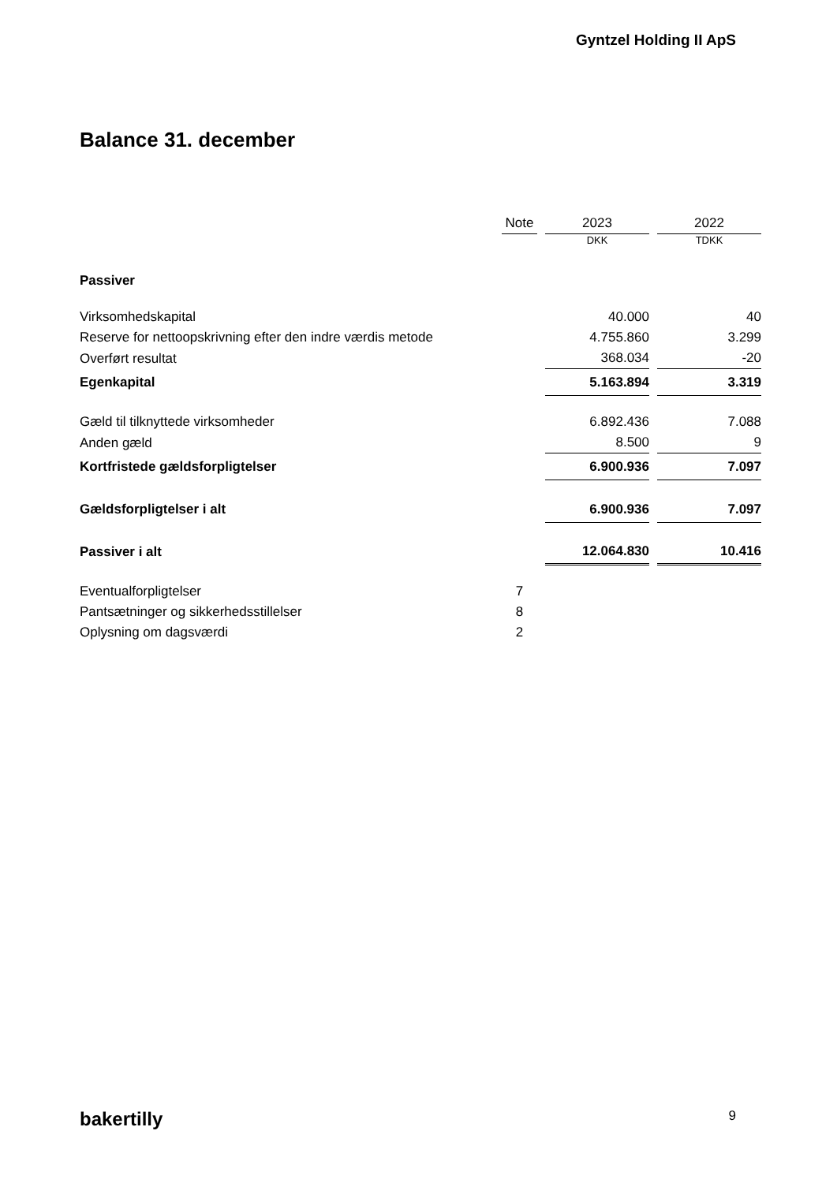Gyntzel Holding II ApS
Balance 31. december
| | Note | | 2023 | | 2022 |
| --- | --- | --- | --- | --- | --- |
| | | | DKK | | TDKK |
| Passiver | | | | | |
| Virksomhedskapital | | | 40.000 | | 40 |
| Reserve for nettoopskrivning efter den indre værdis metode | | | 4.755.860 | | 3.299 |
| Overført resultat | | | 368.034 | | -20 |
| Egenkapital | | | 5.163.894 | | 3.319 |
| Gæld til tilknyttede virksomheder | | | 6.892.436 | | 7.088 |
| Anden gæld | | | 8.500 | | 9 |
| Kortfristede gældsforpligtelser | | | 6.900.936 | | 7.097 |
| Gældsforpligtelser i alt | | | 6.900.936 | | 7.097 |
| Passiver i alt | | | 12.064.830 | | 10.416 |
| Eventualforpligtelser | 7 | | | | |
| Pantsætninger og sikkerhedsstillelser | 8 | | | | |
| Oplysning om dagsværdi | 2 | | | | |
bakertilly 9